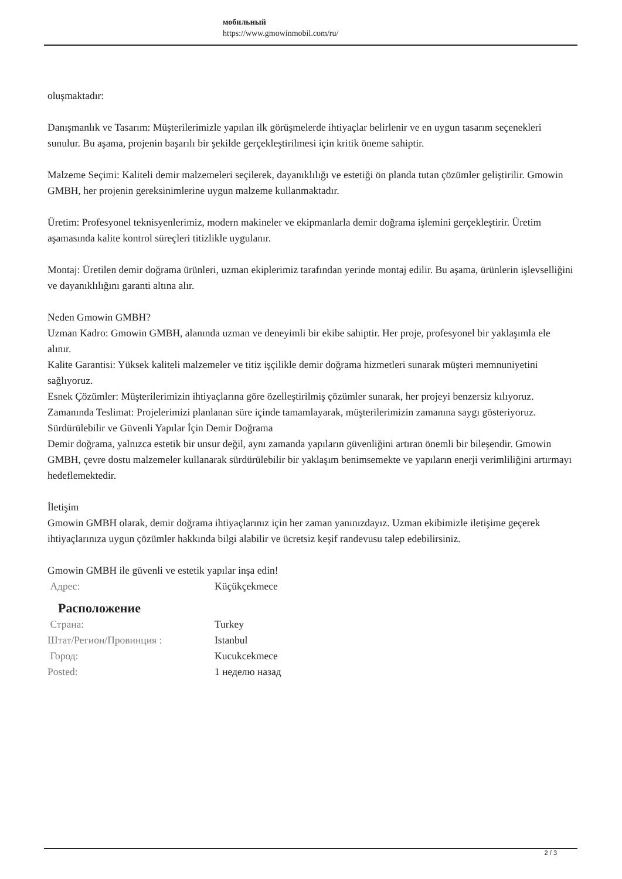мобильный
https://www.gmowinmobil.com/ru/
oluşmaktadır:
Danışmanlık ve Tasarım: Müşterilerimizle yapılan ilk görüşmelerde ihtiyaçlar belirlenir ve en uygun tasarım seçenekleri sunulur. Bu aşama, projenin başarılı bir şekilde gerçekleştirilmesi için kritik öneme sahiptir.
Malzeme Seçimi: Kaliteli demir malzemeleri seçilerek, dayanıklılığı ve estetiği ön planda tutan çözümler geliştirilir. Gmowin GMBH, her projenin gereksinimlerine uygun malzeme kullanmaktadır.
Üretim: Profesyonel teknisyenlerimiz, modern makineler ve ekipmanlarla demir doğrama işlemini gerçekleştirir. Üretim aşamasında kalite kontrol süreçleri titizlikle uygulanır.
Montaj: Üretilen demir doğrama ürünleri, uzman ekiplerimiz tarafından yerinde montaj edilir. Bu aşama, ürünlerin işlevselliğini ve dayanıklılığını garanti altına alır.
Neden Gmowin GMBH?
Uzman Kadro: Gmowin GMBH, alanında uzman ve deneyimli bir ekibe sahiptir. Her proje, profesyonel bir yaklaşımla ele alınır.
Kalite Garantisi: Yüksek kaliteli malzemeler ve titiz işçilikle demir doğrama hizmetleri sunarak müşteri memnuniyetini sağlıyoruz.
Esnek Çözümler: Müşterilerimizin ihtiyaçlarına göre özelleştirilmiş çözümler sunarak, her projeyi benzersiz kılıyoruz.
Zamanında Teslimat: Projelerimizi planlanan süre içinde tamamlayarak, müşterilerimizin zamanına saygı gösteriyoruz.
Sürdürülebilir ve Güvenli Yapılar İçin Demir Doğrama
Demir doğrama, yalnızca estetik bir unsur değil, aynı zamanda yapıların güvenliğini artıran önemli bir bileşendir. Gmowin GMBH, çevre dostu malzemeler kullanarak sürdürülebilir bir yaklaşım benimsemekte ve yapıların enerji verimliliğini artırmayı hedeflemektedir.
İletişim
Gmowin GMBH olarak, demir doğrama ihtiyaçlarınız için her zaman yanınızdayız. Uzman ekibimizle iletişime geçerek ihtiyaçlarınıza uygun çözümler hakkında bilgi alabilir ve ücretsiz keşif randevusu talep edebilirsiniz.
Gmowin GMBH ile güvenli ve estetik yapılar inşa edin!
| Адрес: | Küçükçekmece |
Расположение
| Страна: | Turkey |
| Штат/Регион/Провинция : | Istanbul |
| Город: | Kucukcekmece |
| Posted: | 1 неделю назад |
2 / 3